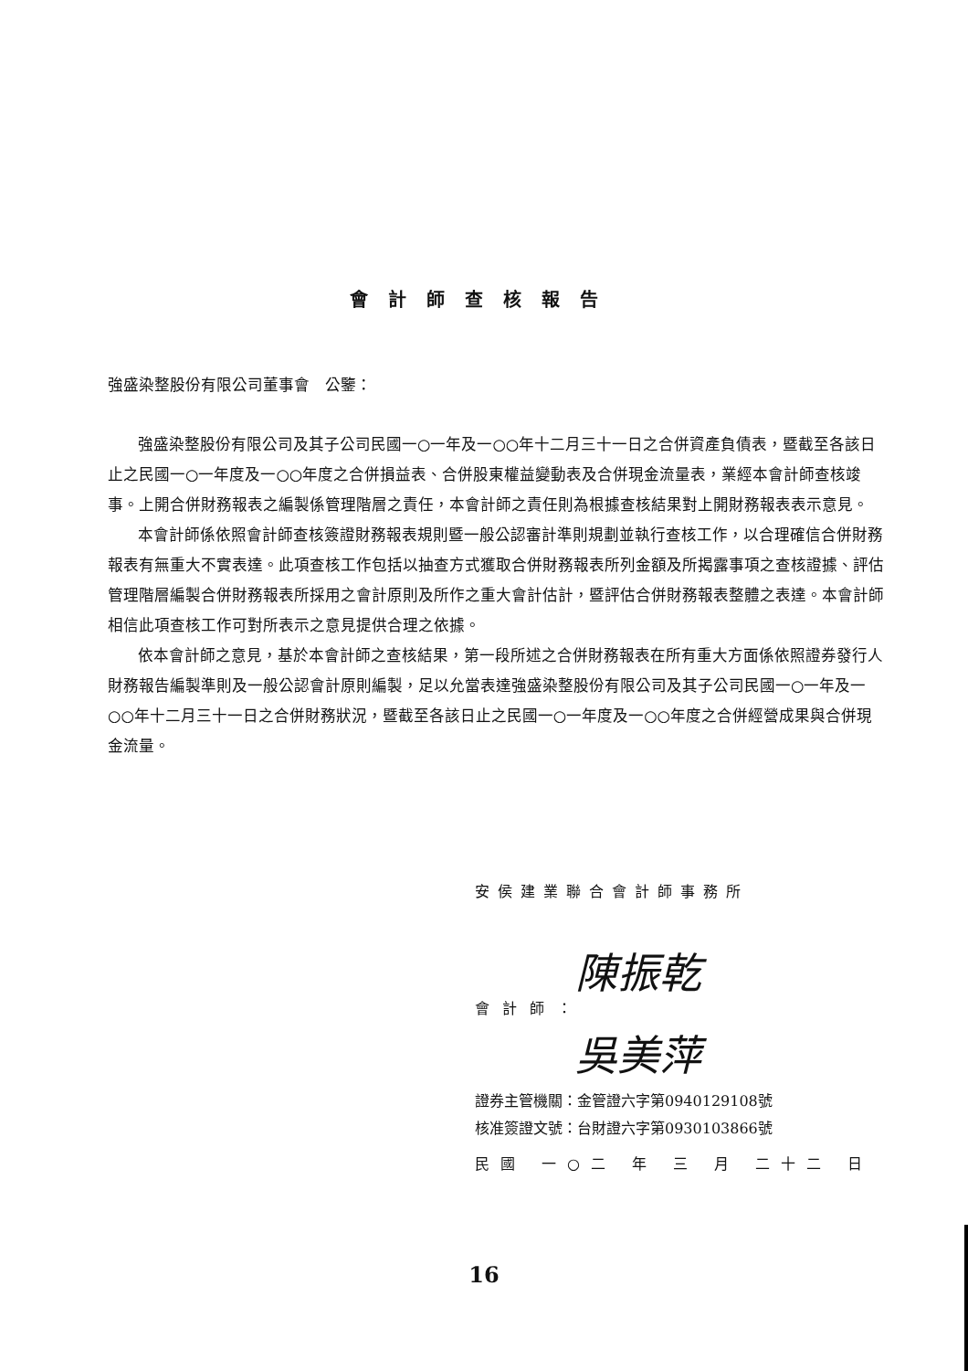會計師查核報告
強盛染整股份有限公司董事會　公鑒：
強盛染整股份有限公司及其子公司民國一○一年及一○○年十二月三十一日之合併資產負債表，暨截至各該日止之民國一○一年度及一○○年度之合併損益表、合併股東權益變動表及合併現金流量表，業經本會計師查核竣事。上開合併財務報表之編製係管理階層之責任，本會計師之責任則為根據查核結果對上開財務報表表示意見。
本會計師係依照會計師查核簽證財務報表規則暨一般公認審計準則規劃並執行查核工作，以合理確信合併財務報表有無重大不實表達。此項查核工作包括以抽查方式獲取合併財務報表所列金額及所揭露事項之查核證據、評估管理階層編製合併財務報表所採用之會計原則及所作之重大會計估計，暨評估合併財務報表整體之表達。本會計師相信此項查核工作可對所表示之意見提供合理之依據。
依本會計師之意見，基於本會計師之查核結果，第一段所述之合併財務報表在所有重大方面係依照證券發行人財務報告編製準則及一般公認會計原則編製，足以允當表達強盛染整股份有限公司及其子公司民國一○一年及一○○年十二月三十一日之合併財務狀況，暨截至各該日止之民國一○一年度及一○○年度之合併經營成果與合併現金流量。
安侯建業聯合會計師事務所
陳振乾
吳美萍
會計師：
證券主管機關：金管證六字第0940129108號
核准簽證文號：台財證六字第0930103866號
民國 一○二 年 三 月 二十二 日
16